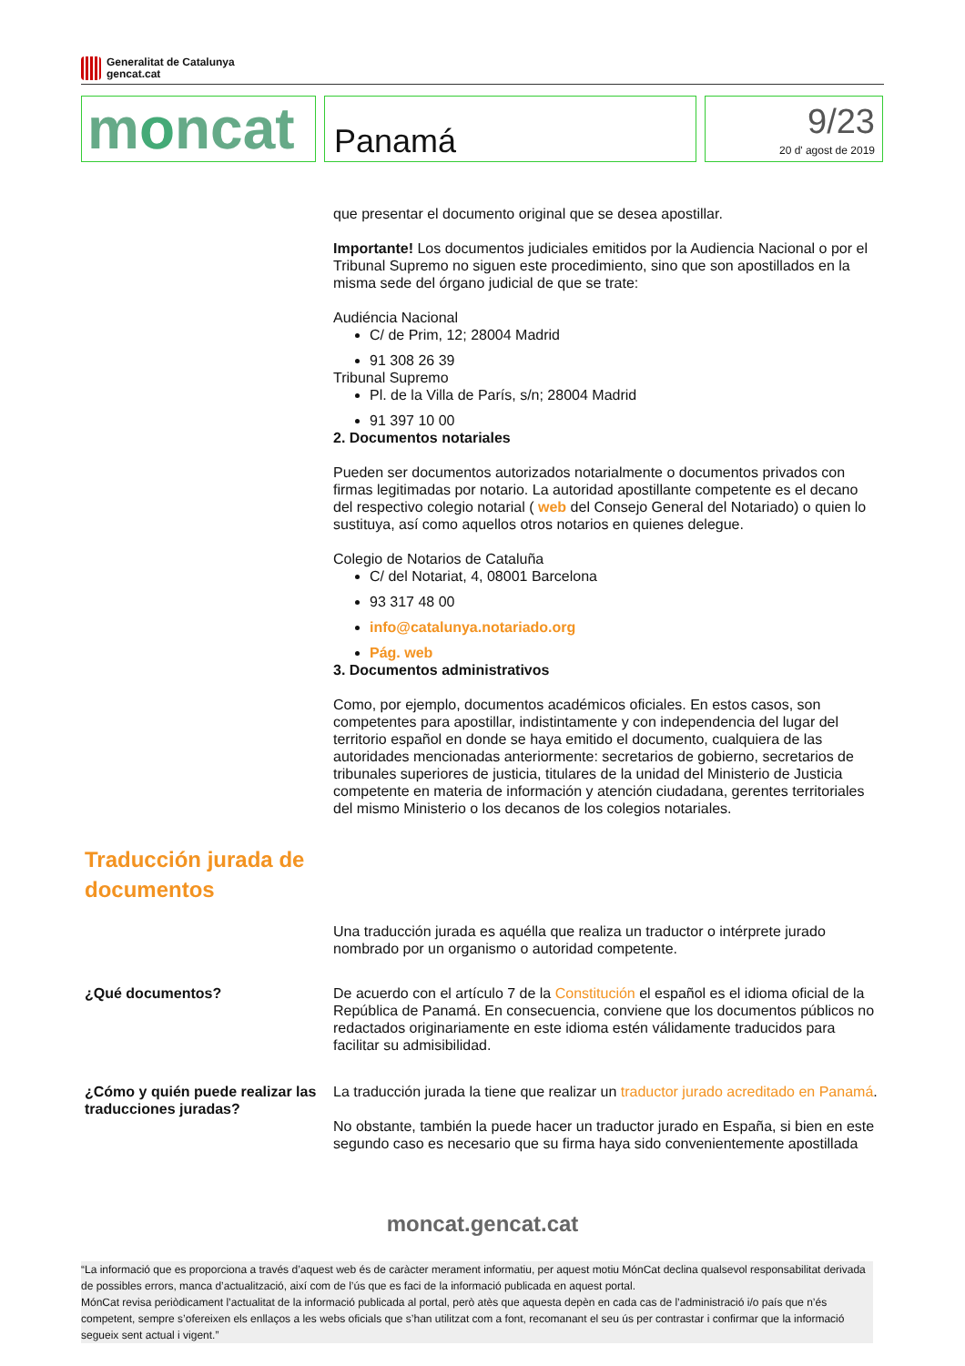Generalitat de Catalunya
gencat.cat
moncat Panamá
9/23
20 d' agost de 2019
que presentar el documento original que se desea apostillar.
Importante! Los documentos judiciales emitidos por la Audiencia Nacional o por el Tribunal Supremo no siguen este procedimiento, sino que son apostillados en la misma sede del órgano judicial de que se trate:
Audiéncia Nacional
C/ de Prim, 12; 28004 Madrid
91 308 26 39
Tribunal Supremo
Pl. de la Villa de París, s/n; 28004 Madrid
91 397 10 00
2. Documentos notariales
Pueden ser documentos autorizados notarialmente o documentos privados con firmas legitimadas por notario. La autoridad apostillante competente es el decano del respectivo colegio notarial ( web del Consejo General del Notariado) o quien lo sustituya, así como aquellos otros notarios en quienes delegue.
Colegio de Notarios de Cataluña
C/ del Notariat, 4, 08001 Barcelona
93 317 48 00
info@catalunya.notariado.org
Pág. web
3. Documentos administrativos
Como, por ejemplo, documentos académicos oficiales. En estos casos, son competentes para apostillar, indistintamente y con independencia del lugar del territorio español en donde se haya emitido el documento, cualquiera de las autoridades mencionadas anteriormente: secretarios de gobierno, secretarios de tribunales superiores de justicia, titulares de la unidad del Ministerio de Justicia competente en materia de información y atención ciudadana, gerentes territoriales del mismo Ministerio o los decanos de los colegios notariales.
Traducción jurada de documentos
Una traducción jurada es aquélla que realiza un traductor o intérprete jurado nombrado por un organismo o autoridad competente.
¿Qué documentos? De acuerdo con el artículo 7 de la Constitución el español es el idioma oficial de la República de Panamá. En consecuencia, conviene que los documentos públicos no redactados originariamente en este idioma estén válidamente traducidos para facilitar su admisibilidad.
¿Cómo y quién puede realizar las traducciones juradas?
La traducción jurada la tiene que realizar un traductor jurado acreditado en Panamá.
No obstante, también la puede hacer un traductor jurado en España, si bien en este segundo caso es necesario que su firma haya sido convenientemente apostillada
moncat.gencat.cat
“La informació que es proporciona a través d’aquest web és de caràcter merament informatiu, per aquest motiu MónCat declina qualsevol responsabilitat derivada de possibles errors, manca d’actualització, així com de l’ús que es faci de la informació publicada en aquest portal.
MónCat revisa periòdicament l’actualitat de la informació publicada al portal, però atès que aquesta depèn en cada cas de l’administració i/o país que n’és competent, sempre s’ofereixen els enllaços a les webs oficials que s’han utilitzat com a font, recomanant el seu ús per contrastar i confirmar que la informació segueix sent actual i vigent.”